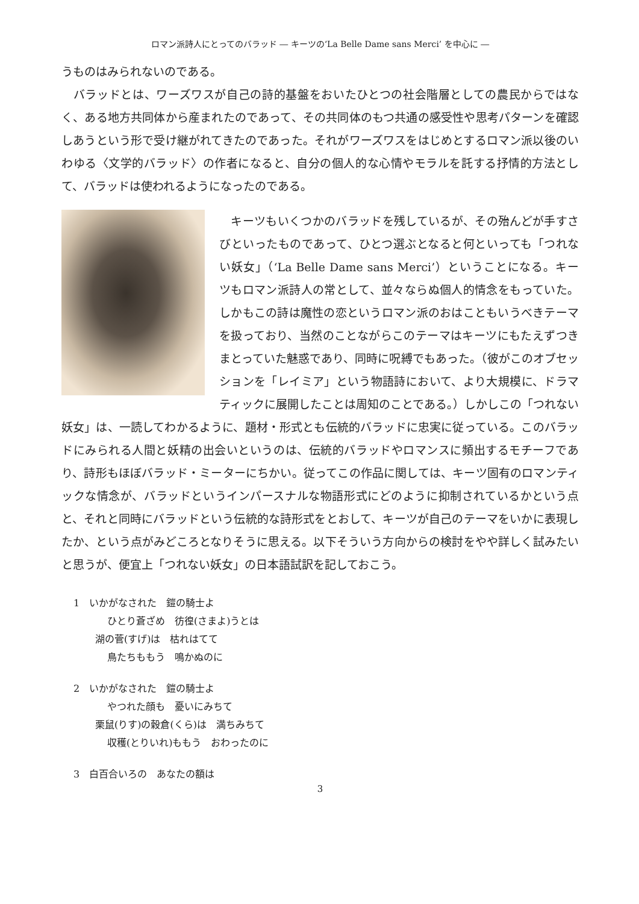ロマン派詩人にとってのバラッド ― キーツの‘La Belle Dame sans Merci’ を中心に ―
うものはみられないのである。
　バラッドとは、ワーズワスが自己の詩的基盤をおいたひとつの社会階層としての農民からではなく、ある地方共同体から産まれたのであって、その共同体のもつ共通の感受性や思考パターンを確認しあうという形で受け継がれてきたのであった。それがワーズワスをはじめとするロマン派以後のいわゆる〈文学的バラッド〉の作者になると、自分の個人的な心情やモラルを託する抒情的方法として、バラッドは使われるようになったのである。
　キーツもいくつかのバラッドを残しているが、その殆んどが手すさびといったものであって、ひとつ選ぶとなると何といっても「つれない妖女」（‘La Belle Dame sans Merci’）ということになる。キーツもロマン派詩人の常として、並々ならぬ個人的情念をもっていた。しかもこの詩は魔性の恋というロマン派のおはこともいうべきテーマを扱っており、当然のことながらこのテーマはキーツにもたえずつきまとっていた魅惑であり、同時に呪縛でもあった。（彼がこのオブセッションを「レイミア」という物語詩において、より大規模に、ドラマティックに展開したことは周知のことである。）しかしこの「つれない妖女」は、一読してわかるように、題材・形式とも伝統的バラッドに忠実に従っている。このバラッドにみられる人間と妖精の出会いというのは、伝統的バラッドやロマンスに頻出するモチーフであり、詩形もほぼバラッド・ミーターにちかい。従ってこの作品に関しては、キーツ固有のロマンティックな情念が、バラッドというインパースナルな物語形式にどのように抑制されているかという点と、それと同時にバラッドという伝統的な詩形式をとおして、キーツが自己のテーマをいかに表現したか、という点がみどころとなりそうに思える。以下そういう方向からの検討をやや詳しく試みたいと思うが、便宜上「つれない妖女」の日本語試訳を記しておこう。
1　いかがなされた　鎧の騎士よ
ひとり蒼ざめ　彷徨(さまよ)うとは
湖の菅(すげ)は　枯れはてて
鳥たちももう　鳴かぬのに
2　いかがなされた　鎧の騎士よ
やつれた顔も　憂いにみちて
栗鼠(りす)の穀倉(くら)は　満ちみちて
収穫(とりいれ)ももう　おわったのに
3　白百合いろの　あなたの額は
3